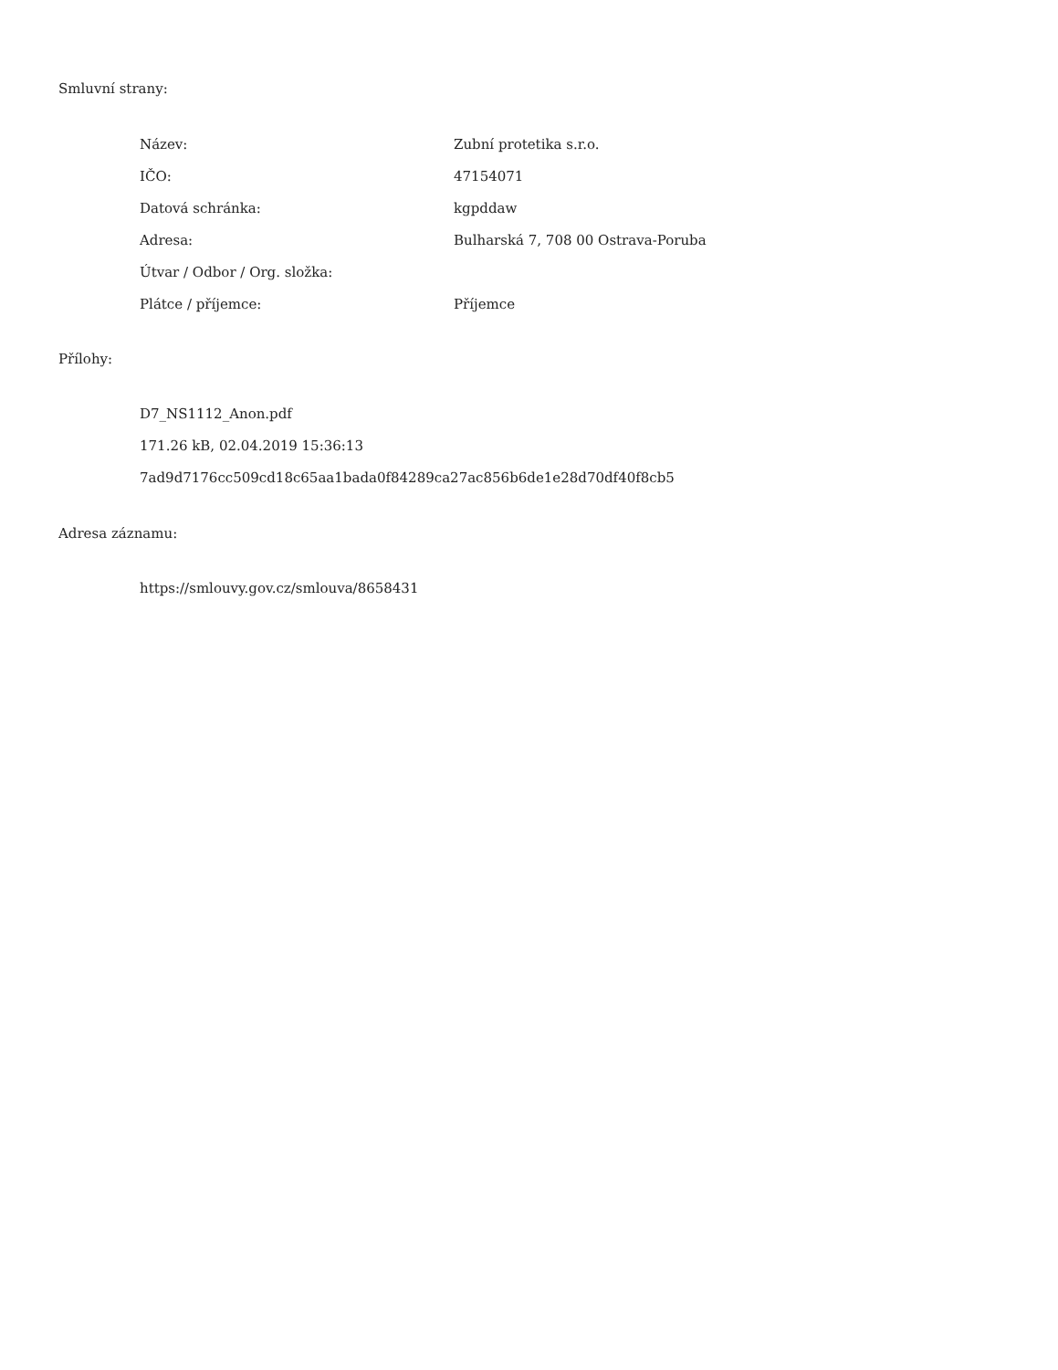Smluvní strany:
| Název: | Zubní protetika s.r.o. |
| IČO: | 47154071 |
| Datová schránka: | kgpddaw |
| Adresa: | Bulharská 7, 708 00 Ostrava-Poruba |
| Útvar / Odbor / Org. složka: | |
| Plátce / příjemce: | Příjemce |
Přílohy:
D7_NS1112_Anon.pdf
171.26 kB, 02.04.2019 15:36:13
7ad9d7176cc509cd18c65aa1bada0f84289ca27ac856b6de1e28d70df40f8cb5
Adresa záznamu:
https://smlouvy.gov.cz/smlouva/8658431